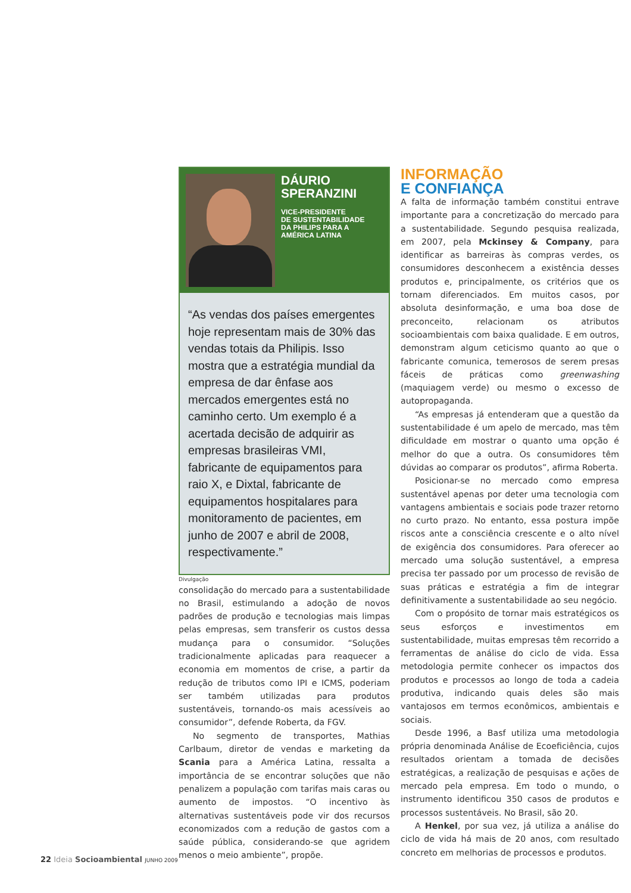DÁURIO
SPERANZINI
VICE-PRESIDENTE
DE SUSTENTABILIDADE
DA PHILIPS PARA A
AMÉRICA LATINA
“As vendas dos países emergentes hoje representam mais de 30% das vendas totais da Philipis. Isso mostra que a estratégia mundial da empresa de dar ênfase aos mercados emergentes está no caminho certo. Um exemplo é a acertada decisão de adquirir as empresas brasileiras VMI, fabricante de equipamentos para raio X, e Dixtal, fabricante de equipamentos hospitalares para monitoramento de pacientes, em junho de 2007 e abril de 2008, respectivamente.”
Divulgação
consolidação do mercado para a sustentabilidade no Brasil, estimulando a adoção de novos padrões de produção e tecnologias mais limpas pelas empresas, sem transferir os custos dessa mudança para o consumidor. “Soluções tradicionalmente aplicadas para reaquecer a economia em momentos de crise, a partir da redução de tributos como IPI e ICMS, poderiam ser também utilizadas para produtos sustentáveis, tornando-os mais acessíveis ao consumidor”, defende Roberta, da FGV.
No segmento de transportes, Mathias Carlbaum, diretor de vendas e marketing da Scania para a América Latina, ressalta a importância de se encontrar soluções que não penalizem a população com tarifas mais caras ou aumento de impostos. “O incentivo às alternativas sustentáveis pode vir dos recursos economizados com a redução de gastos com a saúde pública, considerando-se que agridem menos o meio ambiente”, propõe.
INFORMAÇÃO
E CONFIANÇA
A falta de informação também constitui entrave importante para a concretização do mercado para a sustentabilidade. Segundo pesquisa realizada, em 2007, pela Mckinsey & Company, para identificar as barreiras às compras verdes, os consumidores desconhecem a existência desses produtos e, principalmente, os critérios que os tornam diferenciados. Em muitos casos, por absoluta desinformação, e uma boa dose de preconceito, relacionam os atributos socioambientais com baixa qualidade. E em outros, demonstram algum ceticismo quanto ao que o fabricante comunica, temerosos de serem presas fáceis de práticas como greenwashing (maquiagem verde) ou mesmo o excesso de autopropaganda.
“As empresas já entenderam que a questão da sustentabilidade é um apelo de mercado, mas têm dificuldade em mostrar o quanto uma opção é melhor do que a outra. Os consumidores têm dúvidas ao comparar os produtos”, afirma Roberta.
Posicionar-se no mercado como empresa sustentável apenas por deter uma tecnologia com vantagens ambientais e sociais pode trazer retorno no curto prazo. No entanto, essa postura impõe riscos ante a consciência crescente e o alto nível de exigência dos consumidores. Para oferecer ao mercado uma solução sustentável, a empresa precisa ter passado por um processo de revisão de suas práticas e estratégia a fim de integrar definitivamente a sustentabilidade ao seu negócio.
Com o propósito de tornar mais estratégicos os seus esforços e investimentos em sustentabilidade, muitas empresas têm recorrido a ferramentas de análise do ciclo de vida. Essa metodologia permite conhecer os impactos dos produtos e processos ao longo de toda a cadeia produtiva, indicando quais deles são mais vantajosos em termos econômicos, ambientais e sociais.
Desde 1996, a Basf utiliza uma metodologia própria denominada Análise de Ecoeficiência, cujos resultados orientam a tomada de decisões estratégicas, a realização de pesquisas e ações de mercado pela empresa. Em todo o mundo, o instrumento identificou 350 casos de produtos e processos sustentáveis. No Brasil, são 20.
A Henkel, por sua vez, já utiliza a análise do ciclo de vida há mais de 20 anos, com resultado concreto em melhorias de processos e produtos.
22 Ideia Socioambiental JUNHO 2009